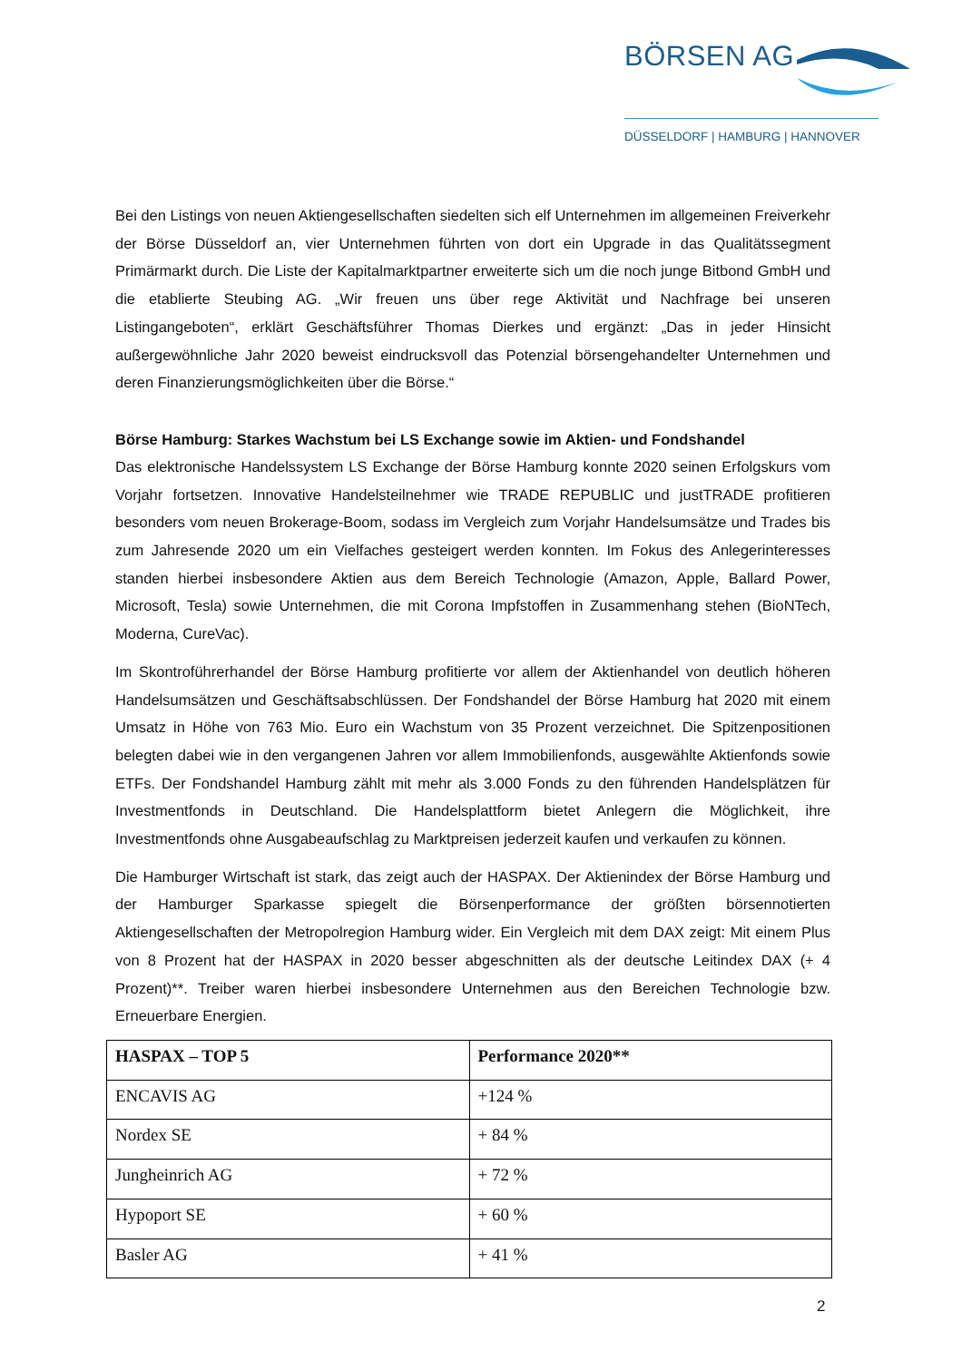BÖRSEN AG
DÜSSELDORF | HAMBURG | HANNOVER
Bei den Listings von neuen Aktiengesellschaften siedelten sich elf Unternehmen im allgemeinen Freiverkehr der Börse Düsseldorf an, vier Unternehmen führten von dort ein Upgrade in das Qualitätssegment Primärmarkt durch. Die Liste der Kapitalmarktpartner erweiterte sich um die noch junge Bitbond GmbH und die etablierte Steubing AG. „Wir freuen uns über rege Aktivität und Nachfrage bei unseren Listingangeboten“, erklärt Geschäftsführer Thomas Dierkes und ergänzt: „Das in jeder Hinsicht außergewöhnliche Jahr 2020 beweist eindrucksvoll das Potenzial börsengehandelter Unternehmen und deren Finanzierungsmöglichkeiten über die Börse.“
Börse Hamburg: Starkes Wachstum bei LS Exchange sowie im Aktien- und Fondshandel
Das elektronische Handelssystem LS Exchange der Börse Hamburg konnte 2020 seinen Erfolgskurs vom Vorjahr fortsetzen. Innovative Handelsteilnehmer wie TRADE REPUBLIC und justTRADE profitieren besonders vom neuen Brokerage-Boom, sodass im Vergleich zum Vorjahr Handelsumsätze und Trades bis zum Jahresende 2020 um ein Vielfaches gesteigert werden konnten. Im Fokus des Anlegerinteresses standen hierbei insbesondere Aktien aus dem Bereich Technologie (Amazon, Apple, Ballard Power, Microsoft, Tesla) sowie Unternehmen, die mit Corona Impfstoffen in Zusammenhang stehen (BioNTech, Moderna, CureVac).
Im Skontroführerhandel der Börse Hamburg profitierte vor allem der Aktienhandel von deutlich höheren Handelsumsätzen und Geschäftsabschlüssen. Der Fondshandel der Börse Hamburg hat 2020 mit einem Umsatz in Höhe von 763 Mio. Euro ein Wachstum von 35 Prozent verzeichnet. Die Spitzenpositionen belegten dabei wie in den vergangenen Jahren vor allem Immobilienfonds, ausgewählte Aktienfonds sowie ETFs. Der Fondshandel Hamburg zählt mit mehr als 3.000 Fonds zu den führenden Handelsplätzen für Investmentfonds in Deutschland. Die Handelsplattform bietet Anlegern die Möglichkeit, ihre Investmentfonds ohne Ausgabeaufschlag zu Marktpreisen jederzeit kaufen und verkaufen zu können.
Die Hamburger Wirtschaft ist stark, das zeigt auch der HASPAX. Der Aktienindex der Börse Hamburg und der Hamburger Sparkasse spiegelt die Börsenperformance der größten börsennotierten Aktiengesellschaften der Metropolregion Hamburg wider. Ein Vergleich mit dem DAX zeigt: Mit einem Plus von 8 Prozent hat der HASPAX in 2020 besser abgeschnitten als der deutsche Leitindex DAX (+ 4 Prozent)**. Treiber waren hierbei insbesondere Unternehmen aus den Bereichen Technologie bzw. Erneuerbare Energien.
| HASPAX – TOP 5 | Performance 2020** |
| --- | --- |
| ENCAVIS AG | +124 % |
| Nordex SE | + 84 % |
| Jungheinrich AG | + 72 % |
| Hypoport SE | + 60 % |
| Basler AG | + 41 % |
2